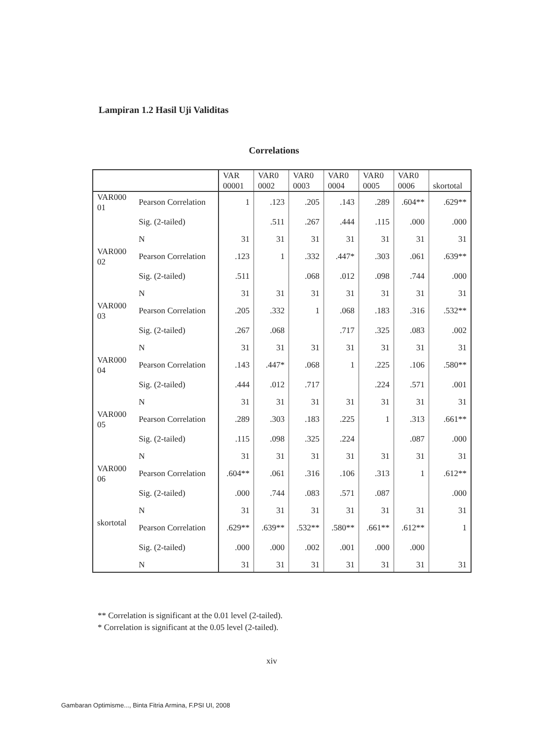Lampiran 1.2 Hasil Uji Validitas
Correlations
| | | VAR 00001 | VAR0 0002 | VAR0 0003 | VAR0 0004 | VAR0 0005 | VAR0 0006 | skortotal |
| --- | --- | --- | --- | --- | --- | --- | --- | --- |
| VAR000 01 | Pearson Correlation | 1 | .123 | .205 | .143 | .289 | .604** | .629** |
| | Sig. (2-tailed) | | .511 | .267 | .444 | .115 | .000 | .000 |
| | N | 31 | 31 | 31 | 31 | 31 | 31 | 31 |
| VAR000 02 | Pearson Correlation | .123 | 1 | .332 | .447* | .303 | .061 | .639** |
| | Sig. (2-tailed) | .511 | | .068 | .012 | .098 | .744 | .000 |
| | N | 31 | 31 | 31 | 31 | 31 | 31 | 31 |
| VAR000 03 | Pearson Correlation | .205 | .332 | 1 | .068 | .183 | .316 | .532** |
| | Sig. (2-tailed) | .267 | .068 | | .717 | .325 | .083 | .002 |
| | N | 31 | 31 | 31 | 31 | 31 | 31 | 31 |
| VAR000 04 | Pearson Correlation | .143 | .447* | .068 | 1 | .225 | .106 | .580** |
| | Sig. (2-tailed) | .444 | .012 | .717 | | .224 | .571 | .001 |
| | N | 31 | 31 | 31 | 31 | 31 | 31 | 31 |
| VAR000 05 | Pearson Correlation | .289 | .303 | .183 | .225 | 1 | .313 | .661** |
| | Sig. (2-tailed) | .115 | .098 | .325 | .224 | | .087 | .000 |
| | N | 31 | 31 | 31 | 31 | 31 | 31 | 31 |
| VAR000 06 | Pearson Correlation | .604** | .061 | .316 | .106 | .313 | 1 | .612** |
| | Sig. (2-tailed) | .000 | .744 | .083 | .571 | .087 | | .000 |
| | N | 31 | 31 | 31 | 31 | 31 | 31 | 31 |
| skortotal | Pearson Correlation | .629** | .639** | .532** | .580** | .661** | .612** | 1 |
| | Sig. (2-tailed) | .000 | .000 | .002 | .001 | .000 | .000 | |
| | N | 31 | 31 | 31 | 31 | 31 | 31 | 31 |
** Correlation is significant at the 0.01 level (2-tailed).
* Correlation is significant at the 0.05 level (2-tailed).
xiv
Gambaran Optimisme..., Binta Fitria Armina, F.PSI UI, 2008